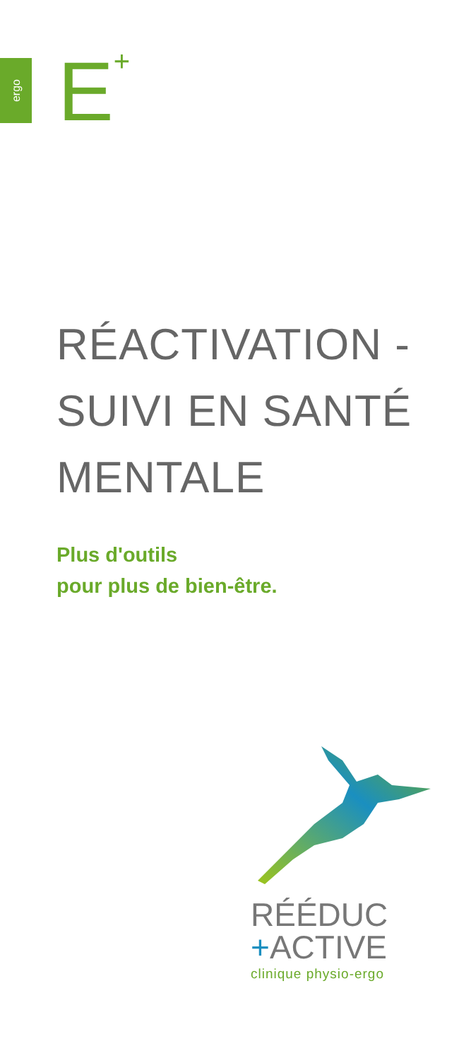ergo E<sup>+</sup>
RÉACTIVATION -
SUIVI EN SANTÉ
MENTALE
Plus d'outils
pour plus de bien-être.
RÉÉDUC
+ACTIVE
clinique physio-ergo